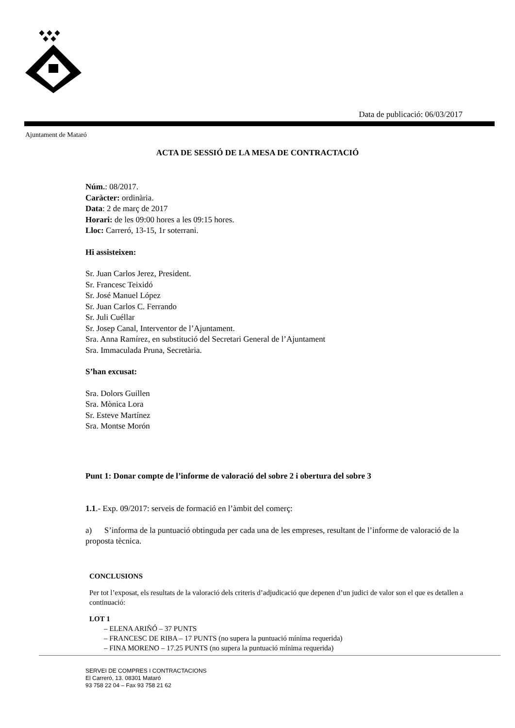Data de publicació: 06/03/2017
Ajuntament de Mataró
ACTA DE SESSIÓ DE LA MESA DE CONTRACTACIÓ
Núm.: 08/2017.
Caràcter: ordinària.
Data: 2 de març de 2017
Horari: de les 09:00 hores a les 09:15 hores.
Lloc: Carreró, 13-15, 1r soterrani.
Hi assisteixen:
Sr. Juan Carlos Jerez, President.
Sr. Francesc Teixidó
Sr. José Manuel López
Sr. Juan Carlos C. Ferrando
Sr. Juli Cuéllar
Sr. Josep Canal, Interventor de l’Ajuntament.
Sra. Anna Ramírez, en substitució del Secretari General de l’Ajuntament
Sra. Immaculada Pruna, Secretària.
S’han excusat:
Sra. Dolors Guillen
Sra. Mònica Lora
Sr. Esteve Martínez
Sra. Montse Morón
Punt 1: Donar compte de l’informe de valoració del sobre 2 i obertura del sobre 3
1.1.- Exp. 09/2017: serveis de formació en l’àmbit del comerç:
a) S’informa de la puntuació obtinguda per cada una de les empreses, resultant de l’informe de valoració de la proposta tècnica.
CONCLUSIONS
Per tot l’exposat, els resultats de la valoració dels criteris d’adjudicació que depenen d’un judici de valor son el que es detallen a continuació:
LOT 1
– ELENA ARIÑÓ – 37 PUNTS
– FRANCESC DE RIBA – 17 PUNTS (no supera la puntuació mínima requerida)
– FINA MORENO – 17.25 PUNTS (no supera la puntuació mínima requerida)
SERVEI DE COMPRES I CONTRACTACIONS
El Carreró, 13. 08301 Mataró
93 758 22 04 – Fax 93 758 21 62